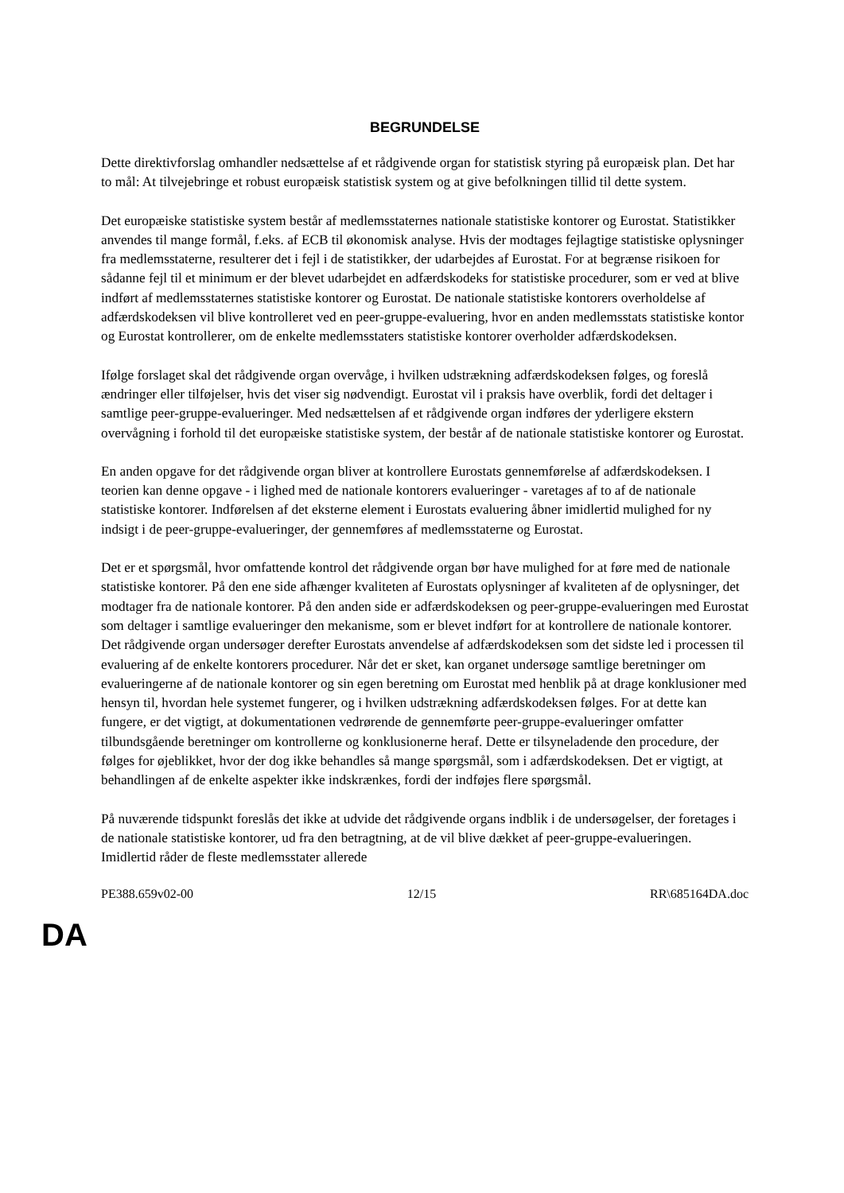BEGRUNDELSE
Dette direktivforslag omhandler nedsættelse af et rådgivende organ for statistisk styring på europæisk plan. Det har to mål: At tilvejebringe et robust europæisk statistisk system og at give befolkningen tillid til dette system.
Det europæiske statistiske system består af medlemsstaternes nationale statistiske kontorer og Eurostat. Statistikker anvendes til mange formål, f.eks. af ECB til økonomisk analyse. Hvis der modtages fejlagtige statistiske oplysninger fra medlemsstaterne, resulterer det i fejl i de statistikker, der udarbejdes af Eurostat. For at begrænse risikoen for sådanne fejl til et minimum er der blevet udarbejdet en adfærdskodeks for statistiske procedurer, som er ved at blive indført af medlemsstaternes statistiske kontorer og Eurostat. De nationale statistiske kontorers overholdelse af adfærdskodeksen vil blive kontrolleret ved en peer-gruppe-evaluering, hvor en anden medlemsstats statistiske kontor og Eurostat kontrollerer, om de enkelte medlemsstaters statistiske kontorer overholder adfærdskodeksen.
Ifølge forslaget skal det rådgivende organ overvåge, i hvilken udstrækning adfærdskodeksen følges, og foreslå ændringer eller tilføjelser, hvis det viser sig nødvendigt. Eurostat vil i praksis have overblik, fordi det deltager i samtlige peer-gruppe-evalueringer. Med nedsættelsen af et rådgivende organ indføres der yderligere ekstern overvågning i forhold til det europæiske statistiske system, der består af de nationale statistiske kontorer og Eurostat.
En anden opgave for det rådgivende organ bliver at kontrollere Eurostats gennemførelse af adfærdskodeksen. I teorien kan denne opgave - i lighed med de nationale kontorers evalueringer - varetages af to af de nationale statistiske kontorer. Indførelsen af det eksterne element i Eurostats evaluering åbner imidlertid mulighed for ny indsigt i de peer-gruppe-evalueringer, der gennemføres af medlemsstaterne og Eurostat.
Det er et spørgsmål, hvor omfattende kontrol det rådgivende organ bør have mulighed for at føre med de nationale statistiske kontorer. På den ene side afhænger kvaliteten af Eurostats oplysninger af kvaliteten af de oplysninger, det modtager fra de nationale kontorer. På den anden side er adfærdskodeksen og peer-gruppe-evalueringen med Eurostat som deltager i samtlige evalueringer den mekanisme, som er blevet indført for at kontrollere de nationale kontorer. Det rådgivende organ undersøger derefter Eurostats anvendelse af adfærdskodeksen som det sidste led i processen til evaluering af de enkelte kontorers procedurer. Når det er sket, kan organet undersøge samtlige beretninger om evalueringerne af de nationale kontorer og sin egen beretning om Eurostat med henblik på at drage konklusioner med hensyn til, hvordan hele systemet fungerer, og i hvilken udstrækning adfærdskodeksen følges. For at dette kan fungere, er det vigtigt, at dokumentationen vedrørende de gennemførte peer-gruppe-evalueringer omfatter tilbundsgående beretninger om kontrollerne og konklusionerne heraf. Dette er tilsyneladende den procedure, der følges for øjeblikket, hvor der dog ikke behandles så mange spørgsmål, som i adfærdskodeksen. Det er vigtigt, at behandlingen af de enkelte aspekter ikke indskrænkes, fordi der indføjes flere spørgsmål.
På nuværende tidspunkt foreslås det ikke at udvide det rådgivende organs indblik i de undersøgelser, der foretages i de nationale statistiske kontorer, ud fra den betragtning, at de vil blive dækket af peer-gruppe-evalueringen. Imidlertid råder de fleste medlemsstater allerede
PE388.659v02-00 12/15 RR\685164DA.doc
DA